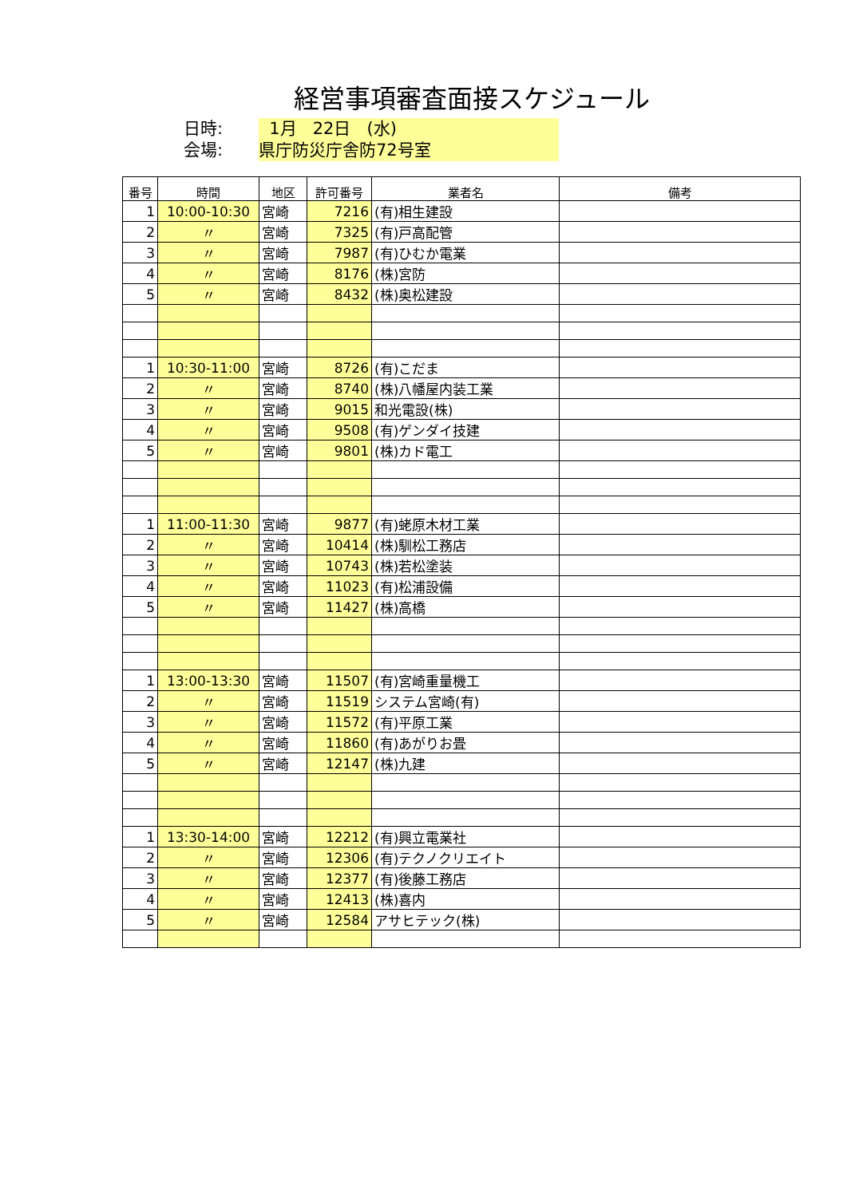経営事項審査面接スケジュール
日時:
1月 22日 (水)
会場:
県庁防災庁舎防72号室
| 番号 | 時間 | 地区 | 許可番号 | 業者名 | 備考 |
| --- | --- | --- | --- | --- | --- |
| 1 | 10:00-10:30 | 宮崎 | 7216 | (有)相生建設 | |
| 2 | 〃 | 宮崎 | 7325 | (有)戸高配管 | |
| 3 | 〃 | 宮崎 | 7987 | (有)ひむか電業 | |
| 4 | 〃 | 宮崎 | 8176 | (株)宮防 | |
| 5 | 〃 | 宮崎 | 8432 | (株)奥松建設 | |
| 1 | 10:30-11:00 | 宮崎 | 8726 | (有)こだま | |
| 2 | 〃 | 宮崎 | 8740 | (株)八幡屋内装工業 | |
| 3 | 〃 | 宮崎 | 9015 | 和光電設(株) | |
| 4 | 〃 | 宮崎 | 9508 | (有)ゲンダイ技建 | |
| 5 | 〃 | 宮崎 | 9801 | (株)カド電工 | |
| 1 | 11:00-11:30 | 宮崎 | 9877 | (有)蛯原木材工業 | |
| 2 | 〃 | 宮崎 | 10414 | (株)馴松工務店 | |
| 3 | 〃 | 宮崎 | 10743 | (株)若松塗装 | |
| 4 | 〃 | 宮崎 | 11023 | (有)松浦設備 | |
| 5 | 〃 | 宮崎 | 11427 | (株)高橋 | |
| 1 | 13:00-13:30 | 宮崎 | 11507 | (有)宮崎重量機工 | |
| 2 | 〃 | 宮崎 | 11519 | システム宮崎(有) | |
| 3 | 〃 | 宮崎 | 11572 | (有)平原工業 | |
| 4 | 〃 | 宮崎 | 11860 | (有)あがりお畳 | |
| 5 | 〃 | 宮崎 | 12147 | (株)九建 | |
| 1 | 13:30-14:00 | 宮崎 | 12212 | (有)興立電業社 | |
| 2 | 〃 | 宮崎 | 12306 | (有)テクノクリエイト | |
| 3 | 〃 | 宮崎 | 12377 | (有)後藤工務店 | |
| 4 | 〃 | 宮崎 | 12413 | (株)喜内 | |
| 5 | 〃 | 宮崎 | 12584 | アサヒテック(株) | |